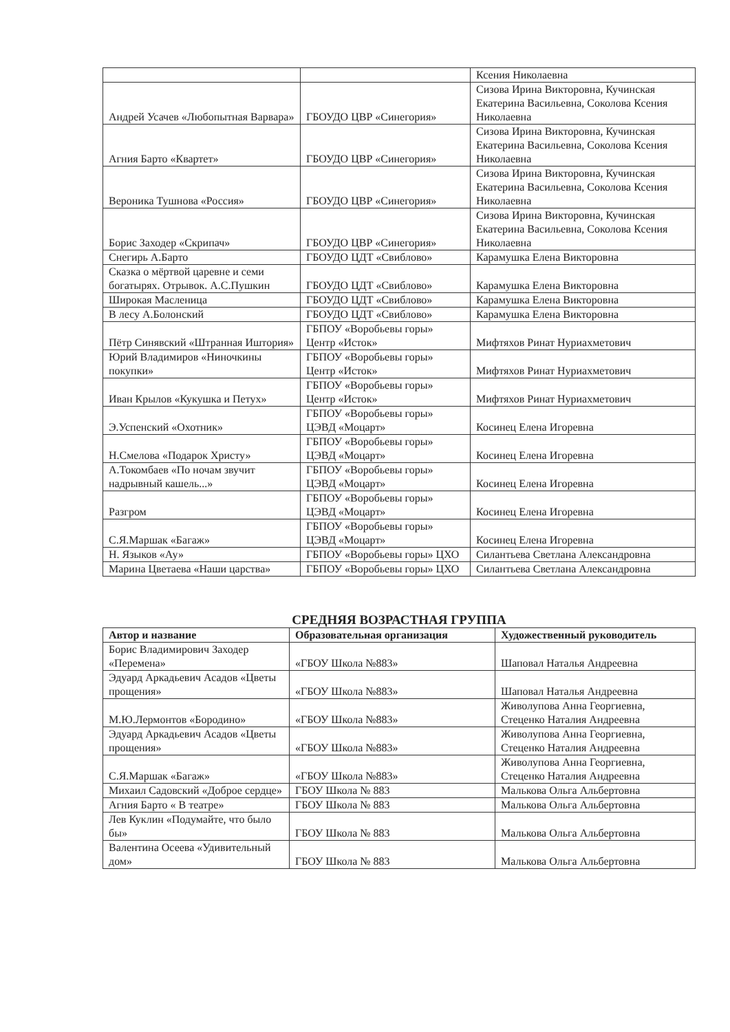| | | Ксения Николаевна |
| Андрей Усачев «Любопытная Варвара» | ГБОУДО ЦВР «Синегория» | Сизова Ирина Викторовна, Кучинская Екатерина Васильевна, Соколова Ксения Николаевна |
| Агния Барто «Квартет» | ГБОУДО ЦВР «Синегория» | Сизова Ирина Викторовна, Кучинская Екатерина Васильевна, Соколова Ксения Николаевна |
| Вероника Тушнова «Россия» | ГБОУДО ЦВР «Синегория» | Сизова Ирина Викторовна, Кучинская Екатерина Васильевна, Соколова Ксения Николаевна |
| Борис Заходер «Скрипач» | ГБОУДО ЦВР «Синегория» | Сизова Ирина Викторовна, Кучинская Екатерина Васильевна, Соколова Ксения Николаевна |
| Снегирь А.Барто | ГБОУДО ЦДТ «Свиблово» | Карамушка Елена Викторовна |
| Сказка о мёртвой царевне и семи богатырях. Отрывок. А.С.Пушкин | ГБОУДО ЦДТ «Свиблово» | Карамушка Елена Викторовна |
| Широкая Масленица | ГБОУДО ЦДТ «Свиблово» | Карамушка Елена Викторовна |
| В лесу А.Болонский | ГБОУДО ЦДТ «Свиблово» | Карамушка Елена Викторовна |
| Пётр Синявский «Штранная Иштория» | ГБПОУ «Воробьевы горы» Центр «Исток» | Мифтяхов Ринат Нуриахметович |
| Юрий Владимиров «Ниночкины покупки» | ГБПОУ «Воробьевы горы» Центр «Исток» | Мифтяхов Ринат Нуриахметович |
| Иван Крылов «Кукушка и Петух» | ГБПОУ «Воробьевы горы» Центр «Исток» | Мифтяхов Ринат Нуриахметович |
| Э.Успенский «Охотник» | ГБПОУ «Воробьевы горы» ЦЭВД «Моцарт» | Косинец Елена Игоревна |
| Н.Смелова «Подарок Христу» | ГБПОУ «Воробьевы горы» ЦЭВД «Моцарт» | Косинец Елена Игоревна |
| А.Токомбаев «По ночам звучит надрывный кашель...» | ГБПОУ «Воробьевы горы» ЦЭВД «Моцарт» | Косинец Елена Игоревна |
| Разгром | ГБПОУ «Воробьевы горы» ЦЭВД «Моцарт» | Косинец Елена Игоревна |
| С.Я.Маршак «Багаж» | ГБПОУ «Воробьевы горы» ЦЭВД «Моцарт» | Косинец Елена Игоревна |
| Н. Языков «Ау» | ГБПОУ «Воробьевы горы» ЦХО | Силантьева Светлана Александровна |
| Марина Цветаева «Наши царства» | ГБПОУ «Воробьевы горы» ЦХО | Силантьева Светлана Александровна |
СРЕДНЯЯ ВОЗРАСТНАЯ ГРУППА
| Автор и название | Образовательная организация | Художественный руководитель |
| --- | --- | --- |
| Борис Владимирович Заходер «Перемена» | «ГБОУ Школа №883» | Шаповал Наталья Андреевна |
| Эдуард Аркадьевич Асадов «Цветы прощения» | «ГБОУ Школа №883» | Шаповал Наталья Андреевна |
| М.Ю.Лермонтов «Бородино» | «ГБОУ Школа №883» | Живолупова Анна Георгиевна, Стеценко Наталия Андреевна |
| Эдуард Аркадьевич Асадов «Цветы прощения» | «ГБОУ Школа №883» | Живолупова Анна Георгиевна, Стеценко Наталия Андреевна |
| С.Я.Маршак «Багаж» | «ГБОУ Школа №883» | Живолупова Анна Георгиевна, Стеценко Наталия Андреевна |
| Михаил Садовский «Доброе сердце» | ГБОУ Школа № 883 | Малькова Ольга Альбертовна |
| Агния Барто « В театре» | ГБОУ Школа № 883 | Малькова Ольга Альбертовна |
| Лев Куклин «Подумайте, что было бы» | ГБОУ Школа № 883 | Малькова Ольга Альбертовна |
| Валентина Осеева «Удивительный дом» | ГБОУ Школа № 883 | Малькова Ольга Альбертовна |